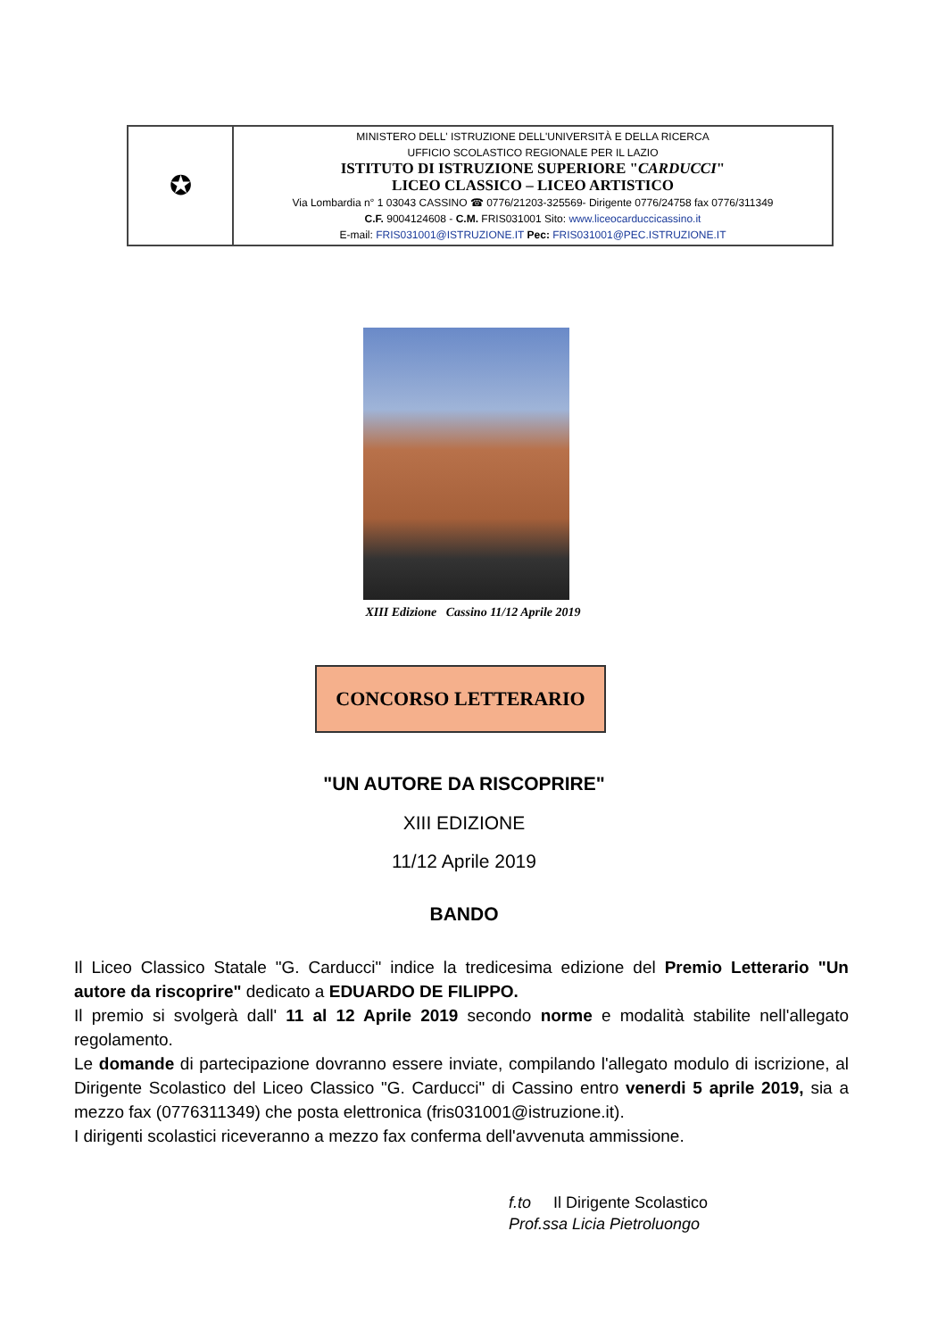| ✪ | MINISTERO DELL' ISTRUZIONE DELL'UNIVERSITÀ E DELLA RICERCA UFFICIO SCOLASTICO REGIONALE PER IL LAZIO ISTITUTO DI ISTRUZIONE SUPERIORE " CARDUCCI " LICEO CLASSICO – LICEO ARTISTICO Via Lombardia n° 1 03043 CASSINO ☎ 0776/21203-325569- Dirigente 0776/24758 fax 0776/311349 C.F. 9004124608 - C.M. FRIS031001 Sito: www.liceocarduccicassino.it E-mail: FRIS031001@ISTRUZIONE.IT Pec: FRIS031001@PEC.ISTRUZIONE.IT |
XIII Edizione Cassino 11/12 Aprile 2019
CONCORSO LETTERARIO
"UN AUTORE DA RISCOPRIRE"
XIII EDIZIONE
11/12 Aprile 2019
BANDO
Il Liceo Classico Statale "G. Carducci" indice la tredicesima edizione del Premio Letterario "Un autore da riscoprire" dedicato a EDUARDO DE FILIPPO.
Il premio si svolgerà dall' 11 al 12 Aprile 2019 secondo norme e modalità stabilite nell'allegato regolamento.
Le domande di partecipazione dovranno essere inviate, compilando l'allegato modulo di iscrizione, al Dirigente Scolastico del Liceo Classico "G. Carducci" di Cassino entro venerdi 5 aprile 2019, sia a mezzo fax (0776311349) che posta elettronica (fris031001@istruzione.it).
I dirigenti scolastici riceveranno a mezzo fax conferma dell'avvenuta ammissione.
f.to Il Dirigente Scolastico
Prof.ssa Licia Pietroluongo